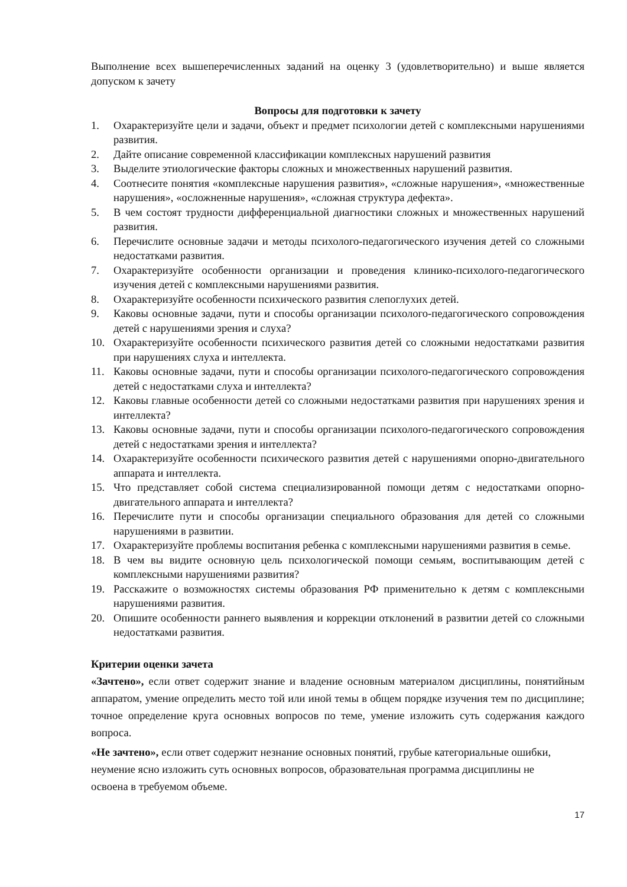Выполнение всех вышеперечисленных заданий на оценку 3 (удовлетворительно) и выше является допуском к зачету
Вопросы для подготовки к зачету
1. Охарактеризуйте цели и задачи, объект и предмет психологии детей с комплексными нарушениями развития.
2. Дайте описание современной классификации комплексных нарушений развития
3. Выделите этиологические факторы сложных и множественных нарушений развития.
4. Соотнесите понятия «комплексные нарушения развития», «сложные нарушения», «множественные нарушения», «осложненные нарушения», «сложная структура дефекта».
5. В чем состоят трудности дифференциальной диагностики сложных и множественных нарушений развития.
6. Перечислите основные задачи и методы психолого-педагогического изучения детей со сложными недостатками развития.
7. Охарактеризуйте особенности организации и проведения клинико-психолого-педагогического изучения детей с комплексными нарушениями развития.
8. Охарактеризуйте особенности психического развития слепоглухих детей.
9. Каковы основные задачи, пути и способы организации психолого-педагогического сопровождения детей с нарушениями зрения и слуха?
10. Охарактеризуйте особенности психического развития детей со сложными недостатками развития при нарушениях слуха и интеллекта.
11. Каковы основные задачи, пути и способы организации психолого-педагогического сопровождения детей с недостатками слуха и интеллекта?
12. Каковы главные особенности детей со сложными недостатками развития при нарушениях зрения и интеллекта?
13. Каковы основные задачи, пути и способы организации психолого-педагогического сопровождения детей с недостатками зрения и интеллекта?
14. Охарактеризуйте особенности психического развития детей с нарушениями опорно-двигательного аппарата и интеллекта.
15. Что представляет собой система специализированной помощи детям с недостатками опорно-двигательного аппарата и интеллекта?
16. Перечислите пути и способы организации специального образования для детей со сложными нарушениями в развитии.
17. Охарактеризуйте проблемы воспитания ребенка с комплексными нарушениями развития в семье.
18. В чем вы видите основную цель психологической помощи семьям, воспитывающим детей с комплексными нарушениями развития?
19. Расскажите о возможностях системы образования РФ применительно к детям с комплексными нарушениями развития.
20. Опишите особенности раннего выявления и коррекции отклонений в развитии детей со сложными недостатками развития.
Критерии оценки зачета
«Зачтено», если ответ содержит знание и владение основным материалом дисциплины, понятийным аппаратом, умение определить место той или иной темы в общем порядке изучения тем по дисциплине; точное определение круга основных вопросов по теме, умение изложить суть содержания каждого вопроса.
«Не зачтено», если ответ содержит незнание основных понятий, грубые категориальные ошибки, неумение ясно изложить суть основных вопросов, образовательная программа дисциплины не освоена в требуемом объеме.
17